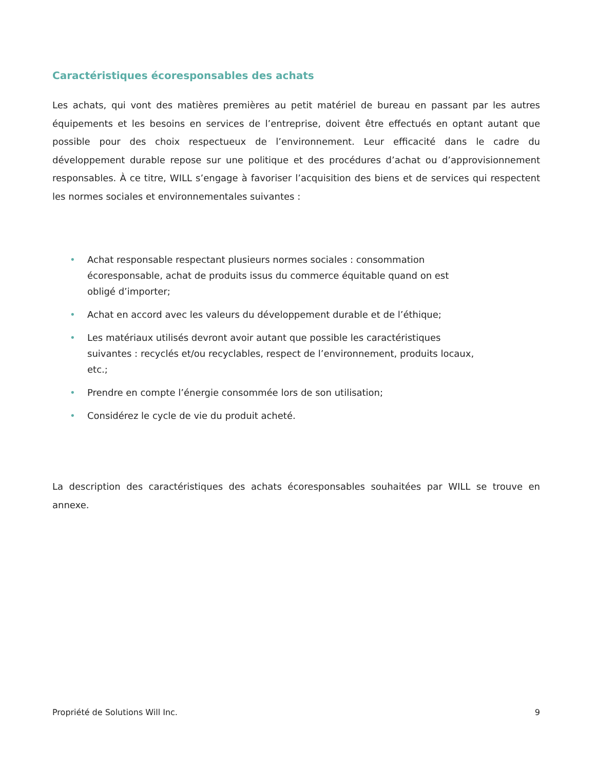Caractéristiques écoresponsables des achats
Les achats, qui vont des matières premières au petit matériel de bureau en passant par les autres équipements et les besoins en services de l’entreprise, doivent être effectués en optant autant que possible pour des choix respectueux de l’environnement. Leur efficacité dans le cadre du développement durable repose sur une politique et des procédures d’achat ou d’approvisionnement responsables. À ce titre, WILL s’engage à favoriser l’acquisition des biens et de services qui respectent les normes sociales et environnementales suivantes :
• Achat responsable respectant plusieurs normes sociales : consommation écoresponsable, achat de produits issus du commerce équitable quand on est obligé d’importer;
• Achat en accord avec les valeurs du développement durable et de l’éthique;
• Les matériaux utilisés devront avoir autant que possible les caractéristiques suivantes : recyclés et/ou recyclables, respect de l’environnement, produits locaux, etc.;
• Prendre en compte l’énergie consommée lors de son utilisation;
• Considérez le cycle de vie du produit acheté.
La description des caractéristiques des achats écoresponsables souhaitées par WILL se trouve en annexe.
Propriété de Solutions Will Inc. 9